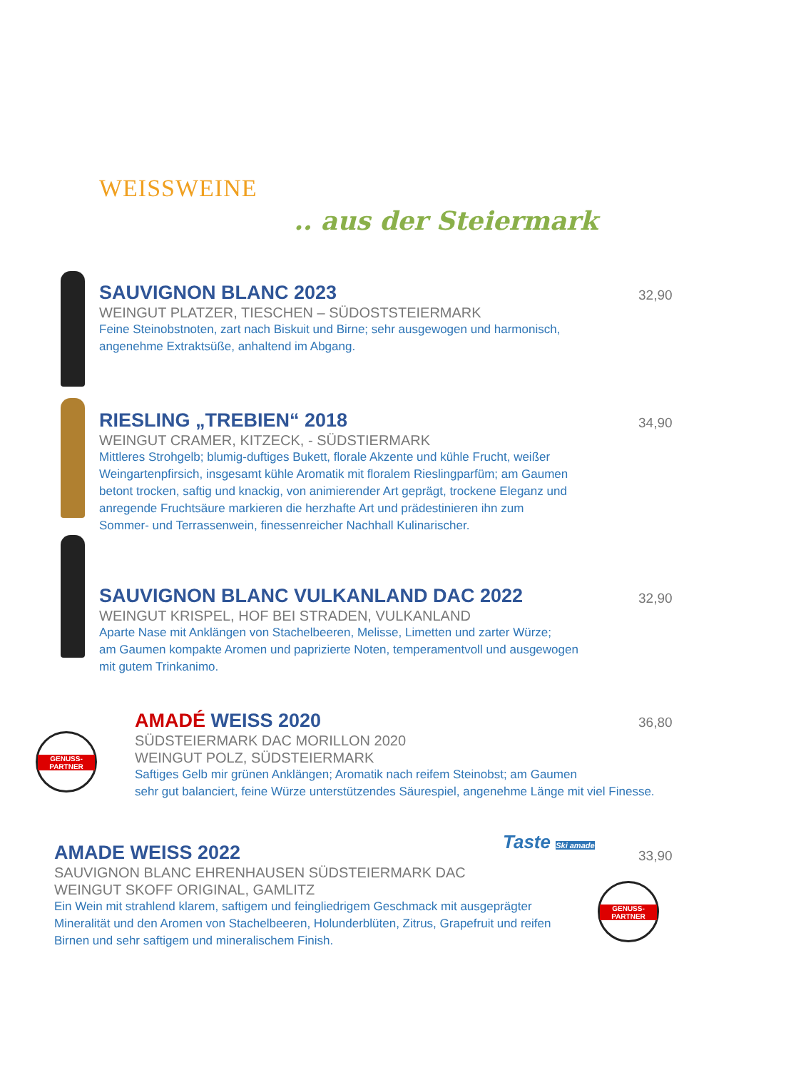WEISSWEINE
.. aus der Steiermark
SAUVIGNON BLANC 2023
WEINGUT PLATZER, TIESCHEN – SÜDOSTSTEIERMARK
Feine Steinobstnoten, zart nach Biskuit und Birne; sehr ausgewogen und harmonisch,
angenehme Extraktsüße, anhaltend im Abgang.
32,90
RIESLING „TREBIEN“ 2018
WEINGUT CRAMER, KITZECK, - SÜDSTIERMARK
Mittleres Strohgelb; blumig-duftiges Bukett, florale Akzente und kühle Frucht, weißer
Weingartenpfirsich, insgesamt kühle Aromatik mit floralem Rieslingparfüm; am Gaumen
betont trocken, saftig und knackig, von animierender Art geprägt, trockene Eleganz und
anregende Fruchtsäure markieren die herzhafte Art und prädestinieren ihn zum
Sommer- und Terrassenwein, finessenreicher Nachhall Kulinarischer.
34,90
SAUVIGNON BLANC VULKANLAND DAC 2022
WEINGUT KRISPEL, HOF BEI STRADEN, VULKANLAND
Aparte Nase mit Anklängen von Stachelbeeren, Melisse, Limetten und zarter Würze;
am Gaumen kompakte Aromen und paprizierte Noten, temperamentvoll und ausgewogen
mit gutem Trinkanimo.
32,90
GENUSS-PARTNER
AMADÉ WEISS 2020
SÜDSTEIERMARK DAC MORILLON 2020
WEINGUT POLZ, SÜDSTEIERMARK
Saftiges Gelb mir grünen Anklängen; Aromatik nach reifem Steinobst; am Gaumen
sehr gut balanciert, feine Würze unterstützendes Säurespiel, angenehme Länge mit viel Finesse.
36,80
Taste Ski amade
GENUSS-PARTNER
AMADE WEISS 2022
SAUVIGNON BLANC EHRENHAUSEN SÜDSTEIERMARK DAC
WEINGUT SKOFF ORIGINAL, GAMLITZ
Ein Wein mit strahlend klarem, saftigem und feingliedrigem Geschmack mit ausgeprägter
Mineralität und den Aromen von Stachelbeeren, Holunderblüten, Zitrus, Grapefruit und reifen
Birnen und sehr saftigem und mineralischem Finish.
33,90